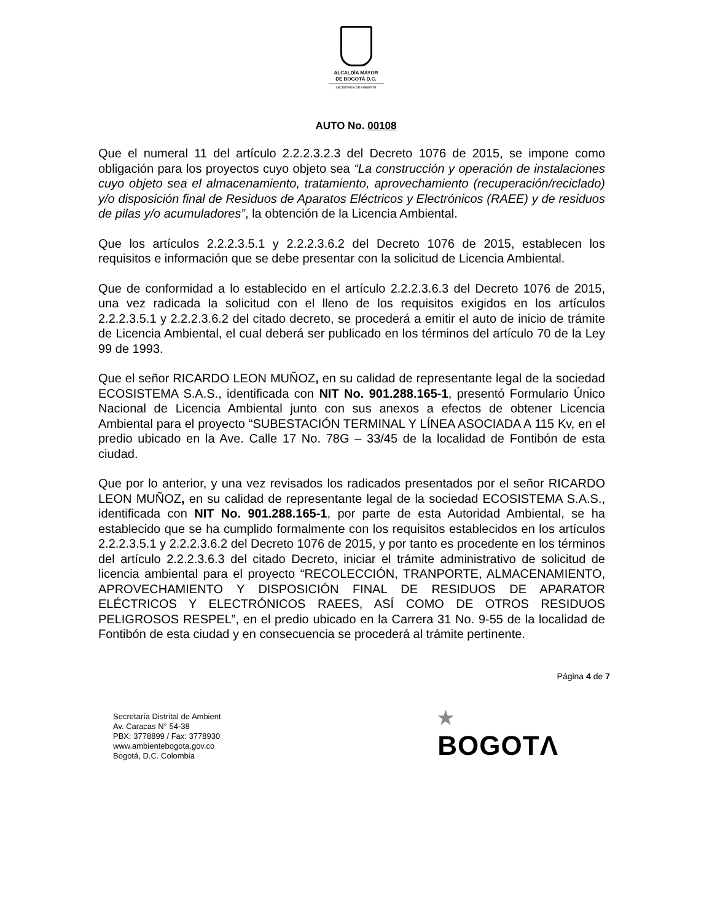ALCALDÍA MAYOR
DE BOGOTÁ D.C.
SECRETARÍA DE AMBIENTE
AUTO No. 00108
Que el numeral 11 del artículo 2.2.2.3.2.3 del Decreto 1076 de 2015, se impone como obligación para los proyectos cuyo objeto sea “La construcción y operación de instalaciones cuyo objeto sea el almacenamiento, tratamiento, aprovechamiento (recuperación/reciclado) y/o disposición final de Residuos de Aparatos Eléctricos y Electrónicos (RAEE) y de residuos de pilas y/o acumuladores”, la obtención de la Licencia Ambiental.
Que los artículos 2.2.2.3.5.1 y 2.2.2.3.6.2 del Decreto 1076 de 2015, establecen los requisitos e información que se debe presentar con la solicitud de Licencia Ambiental.
Que de conformidad a lo establecido en el artículo 2.2.2.3.6.3 del Decreto 1076 de 2015, una vez radicada la solicitud con el lleno de los requisitos exigidos en los artículos 2.2.2.3.5.1 y 2.2.2.3.6.2 del citado decreto, se procederá a emitir el auto de inicio de trámite de Licencia Ambiental, el cual deberá ser publicado en los términos del artículo 70 de la Ley 99 de 1993.
Que el señor RICARDO LEON MUÑOZ, en su calidad de representante legal de la sociedad ECOSISTEMA S.A.S., identificada con NIT No. 901.288.165-1, presentó Formulario Único Nacional de Licencia Ambiental junto con sus anexos a efectos de obtener Licencia Ambiental para el proyecto “SUBESTACIÓN TERMINAL Y LÍNEA ASOCIADA A 115 Kv, en el predio ubicado en la Ave. Calle 17 No. 78G – 33/45 de la localidad de Fontibón de esta ciudad.
Que por lo anterior, y una vez revisados los radicados presentados por el señor RICARDO LEON MUÑOZ, en su calidad de representante legal de la sociedad ECOSISTEMA S.A.S., identificada con NIT No. 901.288.165-1, por parte de esta Autoridad Ambiental, se ha establecido que se ha cumplido formalmente con los requisitos establecidos en los artículos 2.2.2.3.5.1 y 2.2.2.3.6.2 del Decreto 1076 de 2015, y por tanto es procedente en los términos del artículo 2.2.2.3.6.3 del citado Decreto, iniciar el trámite administrativo de solicitud de licencia ambiental para el proyecto “RECOLECCIÓN, TRANPORTE, ALMACENAMIENTO, APROVECHAMIENTO Y DISPOSICIÓN FINAL DE RESIDUOS DE APARATOR ELÉCTRICOS Y ELECTRÓNICOS RAEES, ASÍ COMO DE OTROS RESIDUOS PELIGROSOS RESPEL”, en el predio ubicado en la Carrera 31 No. 9-55 de la localidad de Fontibón de esta ciudad y en consecuencia se procederá al trámite pertinente.
Página 4 de 7
Secretaría Distrital de Ambient
Av. Caracas N° 54-38
PBX: 3778899 / Fax: 3778930
www.ambientebogota.gov.co
Bogotá, D.C. Colombia
★
BOGOTΛ